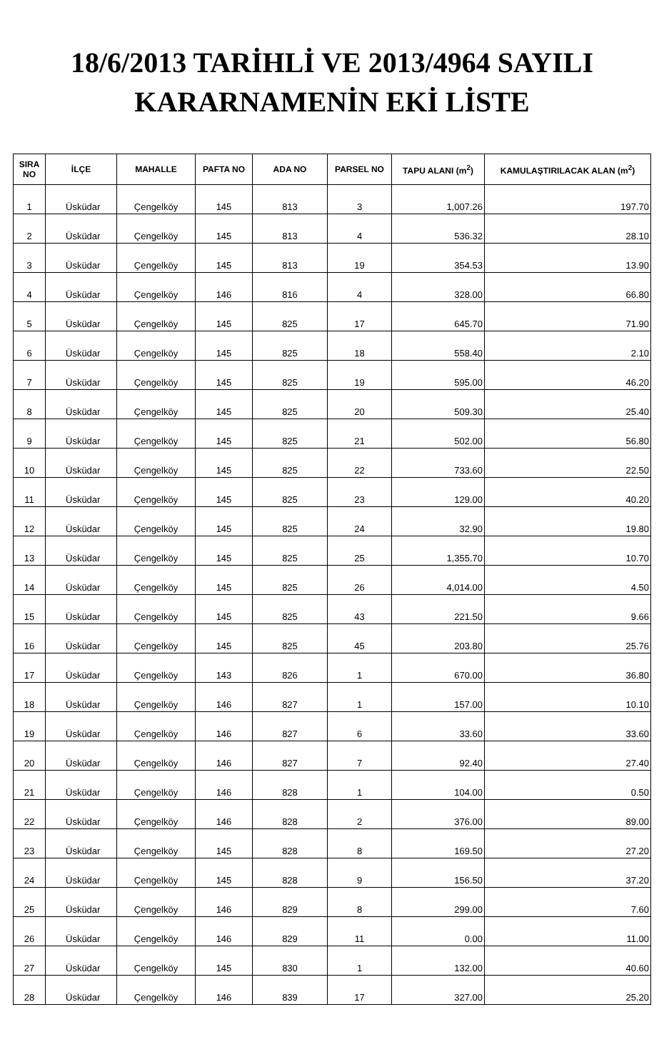18/6/2013 TARİHLİ VE 2013/4964 SAYILI
KARARNAMENİN EKİ LİSTE
| SIRA NO | İLÇE | MAHALLE | PAFTA NO | ADA NO | PARSEL NO | TAPU ALANI (m<sup>2</sup>) | KAMULAŞTIRILACAK ALAN (m<sup>2</sup>) |
| --- | --- | --- | --- | --- | --- | --- | --- |
| 1 | Üsküdar | Çengelköy | 145 | 813 | 3 | 1,007.26 | 197.70 |
| 2 | Üsküdar | Çengelköy | 145 | 813 | 4 | 536.32 | 28.10 |
| 3 | Üsküdar | Çengelköy | 145 | 813 | 19 | 354.53 | 13.90 |
| 4 | Üsküdar | Çengelköy | 146 | 816 | 4 | 328.00 | 66.80 |
| 5 | Üsküdar | Çengelköy | 145 | 825 | 17 | 645.70 | 71.90 |
| 6 | Üsküdar | Çengelköy | 145 | 825 | 18 | 558.40 | 2.10 |
| 7 | Üsküdar | Çengelköy | 145 | 825 | 19 | 595.00 | 46.20 |
| 8 | Üsküdar | Çengelköy | 145 | 825 | 20 | 509.30 | 25.40 |
| 9 | Üsküdar | Çengelköy | 145 | 825 | 21 | 502.00 | 56.80 |
| 10 | Üsküdar | Çengelköy | 145 | 825 | 22 | 733.60 | 22.50 |
| 11 | Üsküdar | Çengelköy | 145 | 825 | 23 | 129.00 | 40.20 |
| 12 | Üsküdar | Çengelköy | 145 | 825 | 24 | 32.90 | 19.80 |
| 13 | Üsküdar | Çengelköy | 145 | 825 | 25 | 1,355.70 | 10.70 |
| 14 | Üsküdar | Çengelköy | 145 | 825 | 26 | 4,014.00 | 4.50 |
| 15 | Üsküdar | Çengelköy | 145 | 825 | 43 | 221.50 | 9.66 |
| 16 | Üsküdar | Çengelköy | 145 | 825 | 45 | 203.80 | 25.76 |
| 17 | Üsküdar | Çengelköy | 143 | 826 | 1 | 670.00 | 36.80 |
| 18 | Üsküdar | Çengelköy | 146 | 827 | 1 | 157.00 | 10.10 |
| 19 | Üsküdar | Çengelköy | 146 | 827 | 6 | 33.60 | 33.60 |
| 20 | Üsküdar | Çengelköy | 146 | 827 | 7 | 92.40 | 27.40 |
| 21 | Üsküdar | Çengelköy | 146 | 828 | 1 | 104.00 | 0.50 |
| 22 | Üsküdar | Çengelköy | 146 | 828 | 2 | 376.00 | 89.00 |
| 23 | Üsküdar | Çengelköy | 145 | 828 | 8 | 169.50 | 27.20 |
| 24 | Üsküdar | Çengelköy | 145 | 828 | 9 | 156.50 | 37.20 |
| 25 | Üsküdar | Çengelköy | 146 | 829 | 8 | 299.00 | 7.60 |
| 26 | Üsküdar | Çengelköy | 146 | 829 | 11 | 0.00 | 11.00 |
| 27 | Üsküdar | Çengelköy | 145 | 830 | 1 | 132.00 | 40.60 |
| 28 | Üsküdar | Çengelköy | 146 | 839 | 17 | 327.00 | 25.20 |